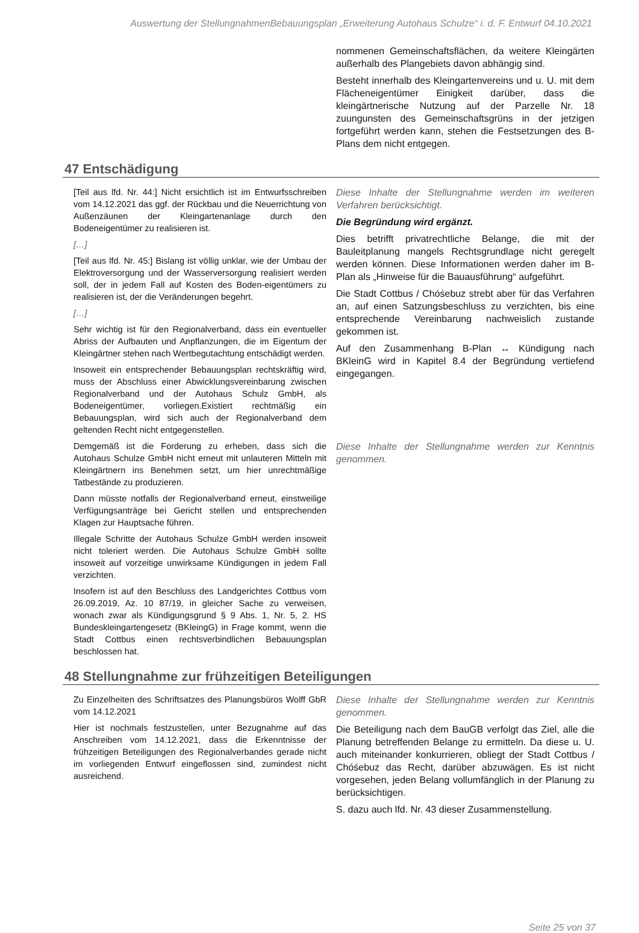Auswertung der StellungnahmenBebauungsplan „Erweiterung Autohaus Schulze“ i. d. F. Entwurf 04.10.2021
| | nommenen Gemeinschaftsflächen, da weitere Kleingärten außerhalb des Plangebiets davon abhängig sind. Besteht innerhalb des Kleingartenvereins und u. U. mit dem Flächeneigentümer Einigkeit darüber, dass die kleingärtnerische Nutzung auf der Parzelle Nr. 18 zuungunsten des Gemeinschaftsgrüns in der jetzigen fortgeführt werden kann, stehen die Festsetzungen des B-Plans dem nicht entgegen. |
47 Entschädigung
| [Teil aus lfd. Nr. 44:] Nicht ersichtlich ist im Entwurfsschreiben vom 14.12.2021 das ggf. der Rückbau und die Neuerrichtung von Außenzäunen der Kleingartenanlage durch den Bodeneigentümer zu realisieren ist. […] [Teil aus lfd. Nr. 45:] Bislang ist völlig unklar, wie der Umbau der Elektroversorgung und der Wasserversorgung realisiert werden soll, der in jedem Fall auf Kosten des Boden-eigentümers zu realisieren ist, der die Veränderungen begehrt. […] Sehr wichtig ist für den Regionalverband, dass ein eventueller Abriss der Aufbauten und Anpflanzungen, die im Eigentum der Kleingärtner stehen nach Wertbegutachtung entschädigt werden. Insoweit ein entsprechender Bebauungsplan rechtskräftig wird, muss der Abschluss einer Abwicklungsvereinbarung zwischen Regionalverband und der Autohaus Schulz GmbH, als Bodeneigentümer, vorliegen.Existiert rechtmäßig ein Bebauungsplan, wird sich auch der Regionalverband dem geltenden Recht nicht entgegenstellen. | Diese Inhalte der Stellungnahme werden im weiteren Verfahren berücksichtigt. Die Begründung wird ergänzt. Dies betrifft privatrechtliche Belange, die mit der Bauleitplanung mangels Rechtsgrundlage nicht geregelt werden können. Diese Informationen werden daher im B-Plan als „Hinweise für die Bauausführung“ aufgeführt. Die Stadt Cottbus / Chóśebuz strebt aber für das Verfahren an, auf einen Satzungsbeschluss zu verzichten, bis eine entsprechende Vereinbarung nachweislich zustande gekommen ist. Auf den Zusammenhang B-Plan ↔ Kündigung nach BKleinG wird in Kapitel 8.4 der Begründung vertiefend eingegangen. |
| Demgemäß ist die Forderung zu erheben, dass sich die Autohaus Schulze GmbH nicht erneut mit unlauteren Mitteln mit Kleingärtnern ins Benehmen setzt, um hier unrechtmäßige Tatbestände zu produzieren. Dann müsste notfalls der Regionalverband erneut, einstweilige Verfügungsanträge bei Gericht stellen und entsprechenden Klagen zur Hauptsache führen. Illegale Schritte der Autohaus Schulze GmbH werden insoweit nicht toleriert werden. Die Autohaus Schulze GmbH sollte insoweit auf vorzeitige unwirksame Kündigungen in jedem Fall verzichten. Insofern ist auf den Beschluss des Landgerichtes Cottbus vom 26.09.2019, Az. 10 87/19, in gleicher Sache zu verweisen, wonach zwar als Kündigungsgrund § 9 Abs. 1, Nr. 5, 2. HS Bundeskleingartengesetz (BKleingG) in Frage kommt, wenn die Stadt Cottbus einen rechtsverbindlichen Bebauungsplan beschlossen hat. | Diese Inhalte der Stellungnahme werden zur Kenntnis genommen. |
48 Stellungnahme zur frühzeitigen Beteiligungen
| Zu Einzelheiten des Schriftsatzes des Planungsbüros Wolff GbR vom 14.12.2021 Hier ist nochmals festzustellen, unter Bezugnahme auf das Anschreiben vom 14.12.2021, dass die Erkenntnisse der frühzeitigen Beteiligungen des Regionalverbandes gerade nicht im vorliegenden Entwurf eingeflossen sind, zumindest nicht ausreichend. | Diese Inhalte der Stellungnahme werden zur Kenntnis genommen. Die Beteiligung nach dem BauGB verfolgt das Ziel, alle die Planung betreffenden Belange zu ermitteln. Da diese u. U. auch miteinander konkurrieren, obliegt der Stadt Cottbus / Chóśebuz das Recht, darüber abzuwägen. Es ist nicht vorgesehen, jeden Belang vollumfänglich in der Planung zu berücksichtigen. S. dazu auch lfd. Nr. 43 dieser Zusammenstellung. |
Seite 25 von 37